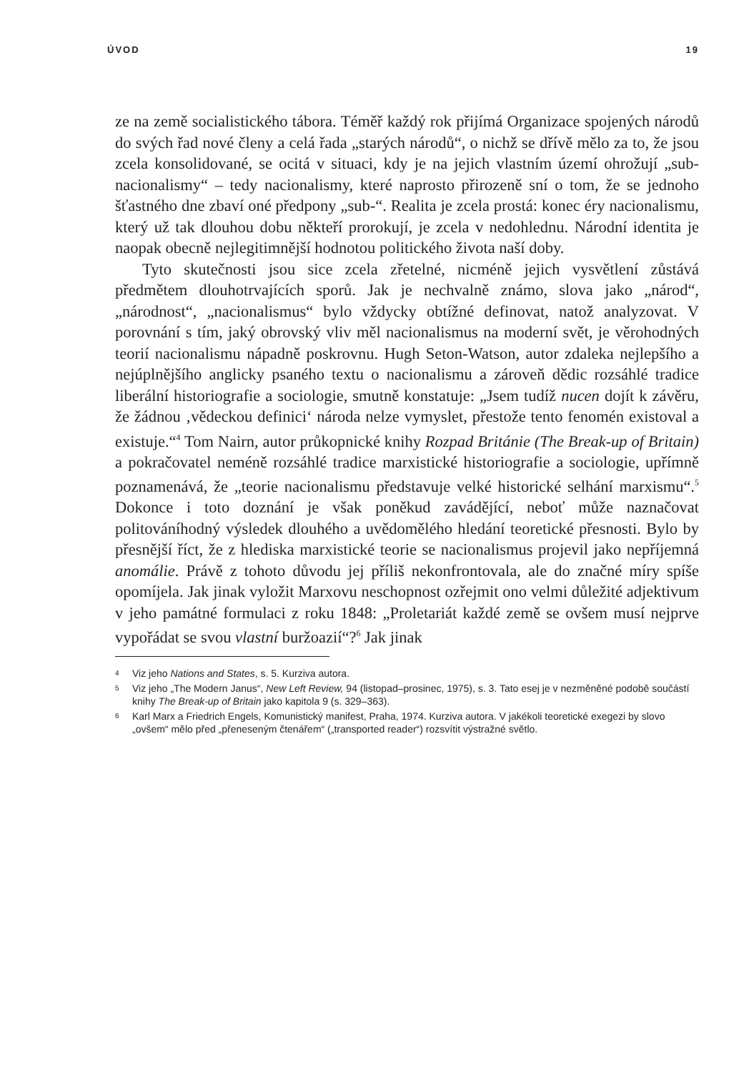ÚVOD 19
ze na země socialistického tábora. Téměř každý rok přijímá Organizace spojených národů do svých řad nové členy a celá řada „starých národů“, o nichž se dřívě mělo za to, že jsou zcela konsolidované, se ocitá v situaci, kdy je na jejich vlastním území ohrožují „sub-nacionalismy“ – tedy nacionalismy, které naprosto přirozeně sní o tom, že se jednoho šťastného dne zbaví oné předpony „sub-“. Realita je zcela prostá: konec éry nacionalismu, který už tak dlouhou dobu někteří prorokují, je zcela v nedohlednu. Národní identita je naopak obecně nejlegitimnější hodnotou politického života naší doby.
Tyto skutečnosti jsou sice zcela zřetelné, nicméně jejich vysvětlení zůstává předmětem dlouhotrvajících sporů. Jak je nechvalně známo, slova jako „národ“, „národnost“, „nacionalismus“ bylo vždycky obtížné definovat, natož analyzovat. V porovnání s tím, jaký obrovský vliv měl nacionalismus na moderní svět, je věrohodných teorií nacionalismu nápadně poskrovnu. Hugh Seton-Watson, autor zdaleka nejlepšího a nejúplnějšího anglicky psaného textu o nacionalismu a zároveň dědic rozsáhlé tradice liberální historiografie a sociologie, smutně konstatuje: „Jsem tudíž nucen dojít k závěru, že žádnou ‚vědeckou definici‘ národa nelze vymyslet, přestože tento fenomén existoval a existuje.“<sup>4</sup> Tom Nairn, autor průkopnické knihy Rozpad Británie (The Break-up of Britain) a pokračovatel neméně rozsáhlé tradice marxistické historiografie a sociologie, upřímně poznamenává, že „teorie nacionalismu představuje velké historické selhání marxismu“.<sup>5</sup> Dokonce i toto doznání je však poněkud zavádějící, neboť může naznačovat politováníhodný výsledek dlouhého a uvědomělého hledání teoretické přesnosti. Bylo by přesnější říct, že z hlediska marxistické teorie se nacionalismus projevil jako nepříjemná anomálie. Právě z tohoto důvodu jej příliš nekonfrontovala, ale do značné míry spíše opomíjela. Jak jinak vyložit Marxovu neschopnost ozřejmit ono velmi důležité adjektivum v jeho památné formulaci z roku 1848: „Proletariát každé země se ovšem musí nejprve vypořádat se svou vlastní buržoazií“?<sup>6</sup> Jak jinak
4 Viz jeho Nations and States, s. 5. Kurziva autora.
5 Viz jeho „The Modern Janus“, New Left Review, 94 (listopad–prosinec, 1975), s. 3. Tato esej je v nezměněné podobě součástí knihy The Break-up of Britain jako kapitola 9 (s. 329–363).
6 Karl Marx a Friedrich Engels, Komunistický manifest, Praha, 1974. Kurziva autora. V jakékoli teoretické exegezi by slovo „ovšem“ mělo před „přeneseným čtenářem“ („transported reader“) rozsvítit výstražné světlo.